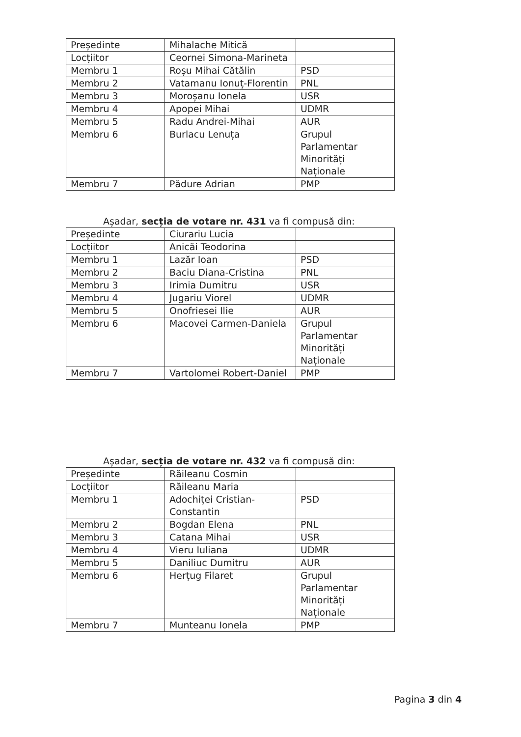| Președinte | Mihalache Mitică | |
| Locțiitor | Ceornei Simona-Marineta | |
| Membru 1 | Roșu Mihai Cătălin | PSD |
| Membru 2 | Vatamanu Ionuț-Florentin | PNL |
| Membru 3 | Moroșanu Ionela | USR |
| Membru 4 | Apopei Mihai | UDMR |
| Membru 5 | Radu Andrei-Mihai | AUR |
| Membru 6 | Burlacu Lenuța | Grupul Parlamentar Minorități Naționale |
| Membru 7 | Pădure Adrian | PMP |
Așadar, secția de votare nr. 431 va fi compusă din:
| Președinte | Ciurariu Lucia | |
| Locțiitor | Anicăi Teodorina | |
| Membru 1 | Lazăr Ioan | PSD |
| Membru 2 | Baciu Diana-Cristina | PNL |
| Membru 3 | Irimia Dumitru | USR |
| Membru 4 | Jugariu Viorel | UDMR |
| Membru 5 | Onofriesei Ilie | AUR |
| Membru 6 | Macovei Carmen-Daniela | Grupul Parlamentar Minorități Naționale |
| Membru 7 | Vartolomei Robert-Daniel | PMP |
Așadar, secția de votare nr. 432 va fi compusă din:
| Președinte | Răileanu Cosmin | |
| Locțiitor | Răileanu Maria | |
| Membru 1 | Adochiței Cristian-Constantin | PSD |
| Membru 2 | Bogdan Elena | PNL |
| Membru 3 | Catana Mihai | USR |
| Membru 4 | Vieru Iuliana | UDMR |
| Membru 5 | Daniliuc Dumitru | AUR |
| Membru 6 | Herțug Filaret | Grupul Parlamentar Minorități Naționale |
| Membru 7 | Munteanu Ionela | PMP |
Pagina 3 din 4